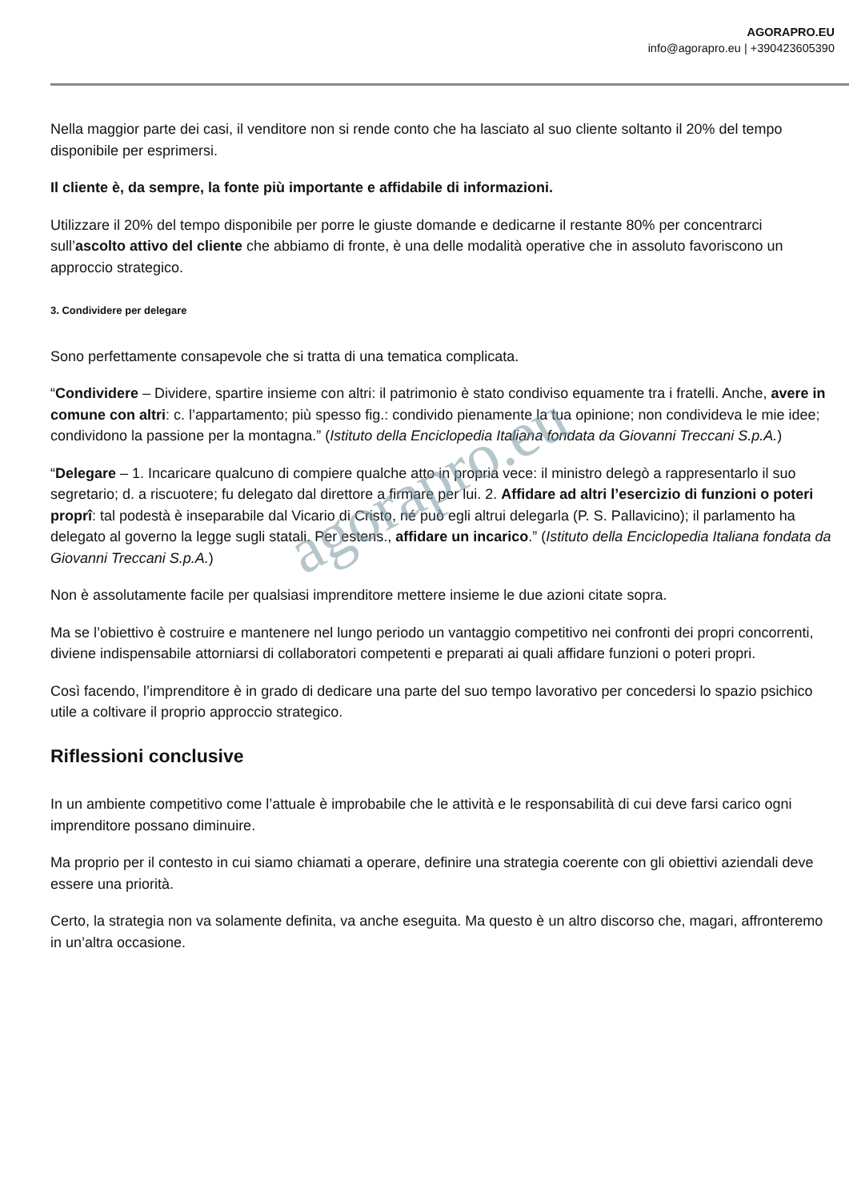AGORAPRO.EU
info@agorapro.eu | +390423605390
Nella maggior parte dei casi, il venditore non si rende conto che ha lasciato al suo cliente soltanto il 20% del tempo disponibile per esprimersi.
Il cliente è, da sempre, la fonte più importante e affidabile di informazioni.
Utilizzare il 20% del tempo disponibile per porre le giuste domande e dedicarne il restante 80% per concentrarci sull’ascolto attivo del cliente che abbiamo di fronte, è una delle modalità operative che in assoluto favoriscono un approccio strategico.
3. Condividere per delegare
Sono perfettamente consapevole che si tratta di una tematica complicata.
“Condividere – Dividere, spartire insieme con altri: il patrimonio è stato condiviso equamente tra i fratelli. Anche, avere in comune con altri: c. l’appartamento; più spesso fig.: condivido pienamente la tua opinione; non condivideva le mie idee; condividono la passione per la montagna.” (Istituto della Enciclopedia Italiana fondata da Giovanni Treccani S.p.A.)
“Delegare – 1. Incaricare qualcuno di compiere qualche atto in propria vece: il ministro delegò a rappresentarlo il suo segretario; d. a riscuotere; fu delegato dal direttore a firmare per lui. 2. Affidare ad altri l’esercizio di funzioni o poteri proprî: tal podestà è inseparabile dal Vicario di Cristo, né può egli altrui delegarla (P. S. Pallavicino); il parlamento ha delegato al governo la legge sugli statali. Per estens., affidare un incarico.” (Istituto della Enciclopedia Italiana fondata da Giovanni Treccani S.p.A.)
Non è assolutamente facile per qualsiasi imprenditore mettere insieme le due azioni citate sopra.
Ma se l’obiettivo è costruire e mantenere nel lungo periodo un vantaggio competitivo nei confronti dei propri concorrenti, diviene indispensabile attorniarsi di collaboratori competenti e preparati ai quali affidare funzioni o poteri propri.
Così facendo, l’imprenditore è in grado di dedicare una parte del suo tempo lavorativo per concedersi lo spazio psichico utile a coltivare il proprio approccio strategico.
Riflessioni conclusive
In un ambiente competitivo come l’attuale è improbabile che le attività e le responsabilità di cui deve farsi carico ogni imprenditore possano diminuire.
Ma proprio per il contesto in cui siamo chiamati a operare, definire una strategia coerente con gli obiettivi aziendali deve essere una priorità.
Certo, la strategia non va solamente definita, va anche eseguita. Ma questo è un altro discorso che, magari, affronteremo in un’altra occasione.
agorapro.eu